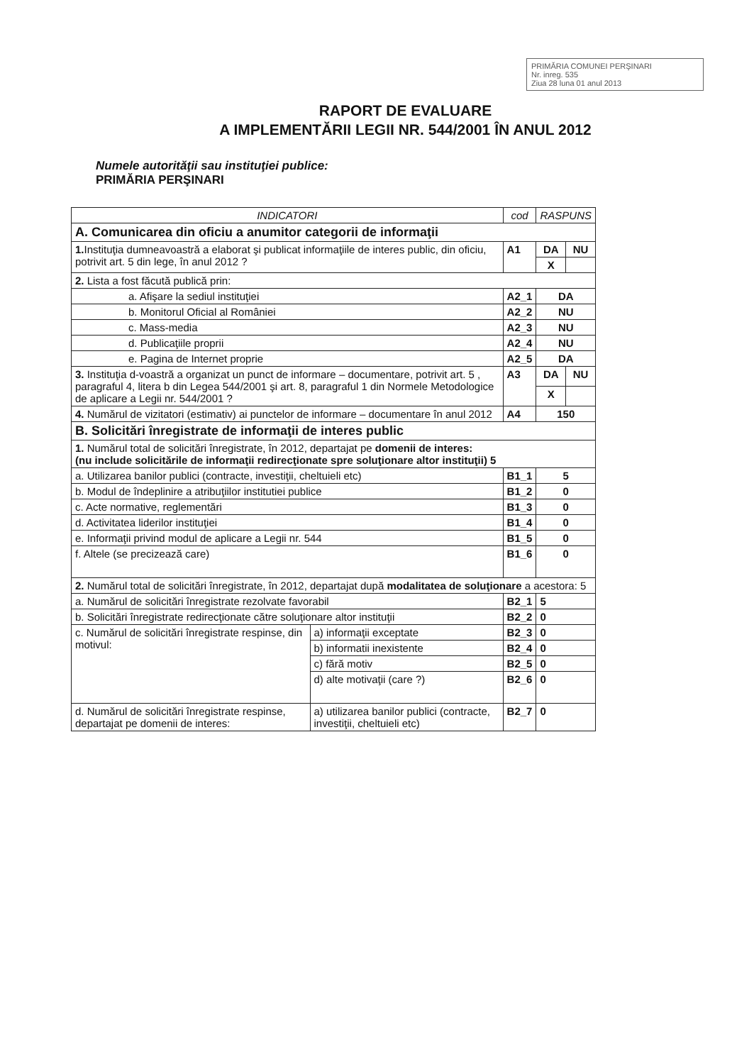PRIMĂRIA COMUNEI PERŞINARI
Nr. inreg. 535
Ziua 28 luna 01 anul 2013
RAPORT DE EVALUARE
A IMPLEMENTĂRII LEGII NR. 544/2001 ÎN ANUL 2012
Numele autorităţii sau instituţiei publice:
PRIMĂRIA PERŞINARI
| INDICATORI | | cod | RASPUNS | |
| --- | --- | --- | --- | --- |
| A. Comunicarea din oficiu a anumitor categorii de informaţii | | | | |
| 1. Instituţia dumneavoastră a elaborat şi publicat informaţiile de interes public, din oficiu, potrivit art. 5 din lege, în anul 2012 ? | | A1 | DA | NU |
| | | | X | |
| 2. Lista a fost făcută publică prin: | | | | |
| a. Afişare la sediul instituţiei | | A2_1 | DA | |
| b. Monitorul Oficial al României | | A2_2 | NU | |
| c. Mass-media | | A2_3 | NU | |
| d. Publicaţiile proprii | | A2_4 | NU | |
| e. Pagina de Internet proprie | | A2_5 | DA | |
| 3. Instituţia d-voastră a organizat un punct de informare – documentare, potrivit art. 5 , paragraful 4, litera b din Legea 544/2001 şi art. 8, paragraful 1 din Normele Metodologice de aplicare a Legii nr. 544/2001 ? | | A3 | DA | NU |
| | | | X | |
| 4. Numărul de vizitatori (estimativ) ai punctelor de informare – documentare în anul 2012 | | A4 | 150 | |
| B. Solicitări înregistrate de informaţii de interes public | | | | |
| 1. Numărul total de solicitări înregistrate, în 2012, departajat pe domenii de interes: (nu include solicitările de informaţii redirecţionate spre soluţionare altor instituţii) 5 | | | | |
| a. Utilizarea banilor publici (contracte, investiţii, cheltuieli etc) | | B1_1 | 5 | |
| b. Modul de îndeplinire a atribuţiilor institutiei publice | | B1_2 | 0 | |
| c. Acte normative, reglementări | | B1_3 | 0 | |
| d. Activitatea liderilor instituţiei | | B1_4 | 0 | |
| e. Informaţii privind modul de aplicare a Legii nr. 544 | | B1_5 | 0 | |
| f. Altele (se precizează care) | | B1_6 | 0 | |
| 2. Numărul total de solicitări înregistrate, în 2012, departajat după modalitatea de soluţionare a acestora: 5 | | | | |
| a. Numărul de solicitări înregistrate rezolvate favorabil | | B2_1 | 5 | |
| b. Solicitări înregistrate redirecţionate către soluţionare altor instituţii | | B2_2 | 0 | |
| c. Numărul de solicitări înregistrate respinse, din motivul: | a) informaţii exceptate | B2_3 | 0 | |
| | b) informatii inexistente | B2_4 | 0 | |
| | c) fără motiv | B2_5 | 0 | |
| | d) alte motivaţii (care ?) | B2_6 | 0 | |
| d. Numărul de solicitări înregistrate respinse, departajat pe domenii de interes: | a) utilizarea banilor publici (contracte, investiţii, cheltuieli etc) | B2_7 | 0 | |